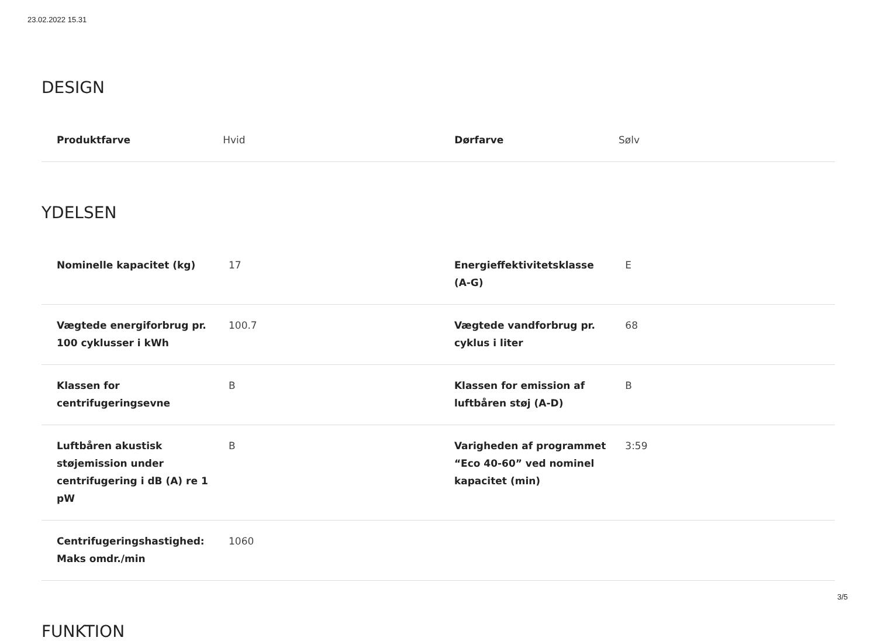23.02.2022 15.31
DESIGN
| Produktfarve | Hvid | Dørfarve | Sølv |
YDELSEN
| Nominelle kapacitet (kg) | 17 | Energieffektivitetsklasse (A-G) | E |
| Vægtede energiforbrug pr. 100 cyklusser i kWh | 100.7 | Vægtede vandforbrug pr. cyklus i liter | 68 |
| Klassen for centrifugeringsevne | B | Klassen for emission af luftbåren støj (A-D) | B |
| Luftbåren akustisk støjemission under centrifugering i dB (A) re 1 pW | B | Varigheden af programmet “Eco 40-60” ved nominel kapacitet (min) | 3:59 |
| Centrifugeringshastighed: Maks omdr./min | 1060 | | |
FUNKTION
3/5